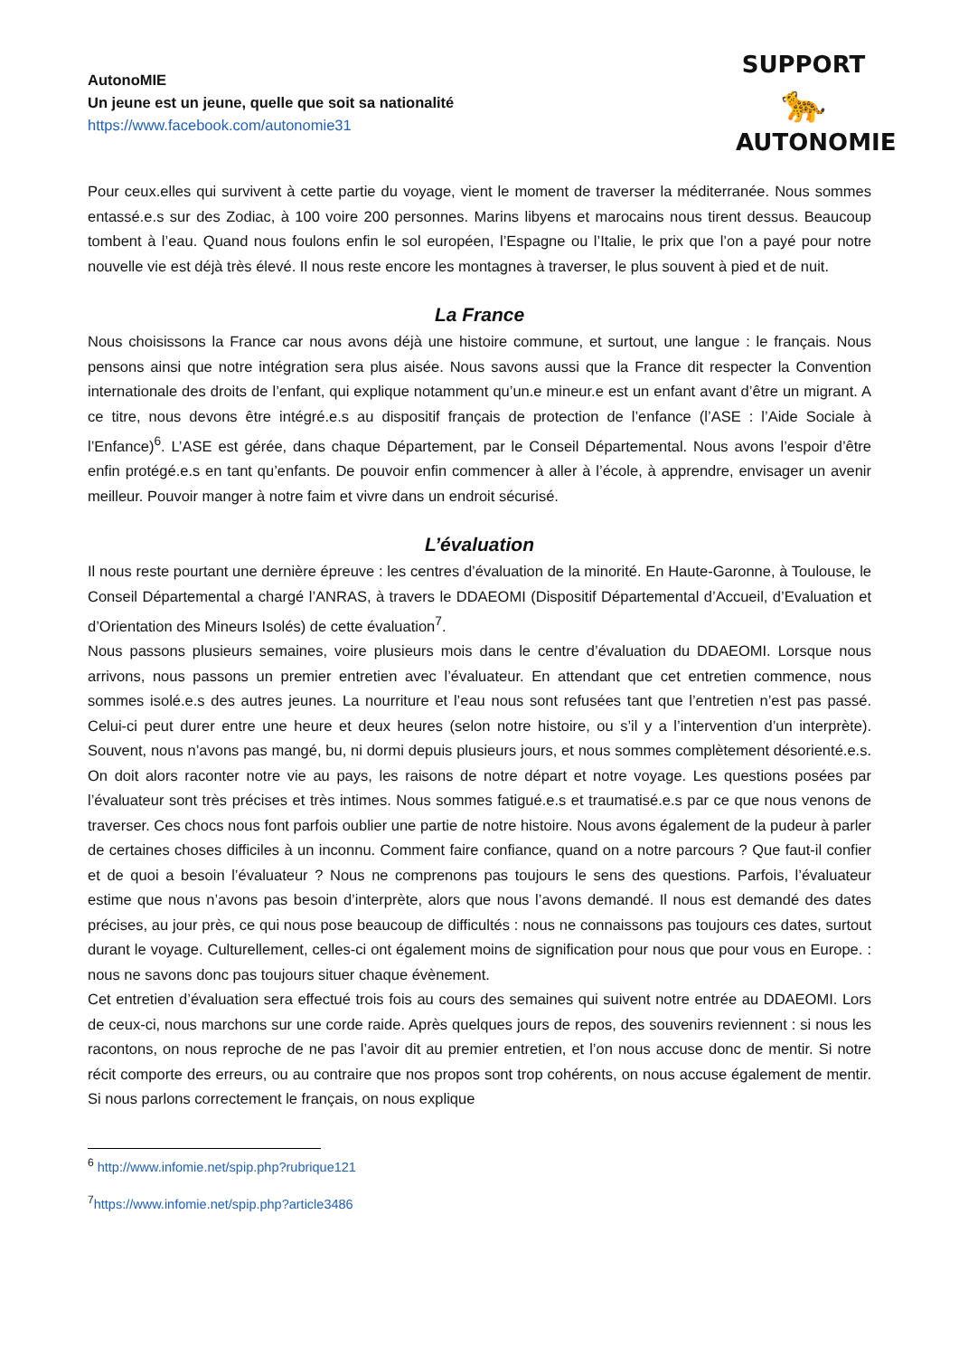AutonoMIE
Un jeune est un jeune, quelle que soit sa nationalité
https://www.facebook.com/autonomie31
SUPPORT
🐆
AUTONOMIE
Pour ceux.elles qui survivent à cette partie du voyage, vient le moment de traverser la méditerranée. Nous sommes entassé.e.s sur des Zodiac, à 100 voire 200 personnes. Marins libyens et marocains nous tirent dessus. Beaucoup tombent à l’eau. Quand nous foulons enfin le sol européen, l’Espagne ou l’Italie, le prix que l’on a payé pour notre nouvelle vie est déjà très élevé. Il nous reste encore les montagnes à traverser, le plus souvent à pied et de nuit.
La France
Nous choisissons la France car nous avons déjà une histoire commune, et surtout, une langue : le français. Nous pensons ainsi que notre intégration sera plus aisée. Nous savons aussi que la France dit respecter la Convention internationale des droits de l’enfant, qui explique notamment qu’un.e mineur.e est un enfant avant d’être un migrant. A ce titre, nous devons être intégré.e.s au dispositif français de protection de l’enfance (l’ASE : l’Aide Sociale à l’Enfance)<sup>6</sup>. L’ASE est gérée, dans chaque Département, par le Conseil Départemental. Nous avons l’espoir d’être enfin protégé.e.s en tant qu’enfants. De pouvoir enfin commencer à aller à l’école, à apprendre, envisager un avenir meilleur. Pouvoir manger à notre faim et vivre dans un endroit sécurisé.
L’évaluation
Il nous reste pourtant une dernière épreuve : les centres d’évaluation de la minorité. En Haute-Garonne, à Toulouse, le Conseil Départemental a chargé l’ANRAS, à travers le DDAEOMI (Dispositif Départemental d’Accueil, d’Evaluation et d’Orientation des Mineurs Isolés) de cette évaluation<sup>7</sup>.
Nous passons plusieurs semaines, voire plusieurs mois dans le centre d’évaluation du DDAEOMI. Lorsque nous arrivons, nous passons un premier entretien avec l’évaluateur. En attendant que cet entretien commence, nous sommes isolé.e.s des autres jeunes. La nourriture et l’eau nous sont refusées tant que l’entretien n’est pas passé. Celui-ci peut durer entre une heure et deux heures (selon notre histoire, ou s’il y a l’intervention d’un interprète). Souvent, nous n’avons pas mangé, bu, ni dormi depuis plusieurs jours, et nous sommes complètement désorienté.e.s. On doit alors raconter notre vie au pays, les raisons de notre départ et notre voyage. Les questions posées par l’évaluateur sont très précises et très intimes. Nous sommes fatigué.e.s et traumatisé.e.s par ce que nous venons de traverser. Ces chocs nous font parfois oublier une partie de notre histoire. Nous avons également de la pudeur à parler de certaines choses difficiles à un inconnu. Comment faire confiance, quand on a notre parcours ? Que faut-il confier et de quoi a besoin l’évaluateur ? Nous ne comprenons pas toujours le sens des questions. Parfois, l’évaluateur estime que nous n’avons pas besoin d’interprète, alors que nous l’avons demandé. Il nous est demandé des dates précises, au jour près, ce qui nous pose beaucoup de difficultés : nous ne connaissons pas toujours ces dates, surtout durant le voyage. Culturellement, celles-ci ont également moins de signification pour nous que pour vous en Europe. : nous ne savons donc pas toujours situer chaque évènement.
Cet entretien d’évaluation sera effectué trois fois au cours des semaines qui suivent notre entrée au DDAEOMI. Lors de ceux-ci, nous marchons sur une corde raide. Après quelques jours de repos, des souvenirs reviennent : si nous les racontons, on nous reproche de ne pas l’avoir dit au premier entretien, et l’on nous accuse donc de mentir. Si notre récit comporte des erreurs, ou au contraire que nos propos sont trop cohérents, on nous accuse également de mentir. Si nous parlons correctement le français, on nous explique
<sup>6</sup> http://www.infomie.net/spip.php?rubrique121
<sup>7</sup> https://www.infomie.net/spip.php?article3486